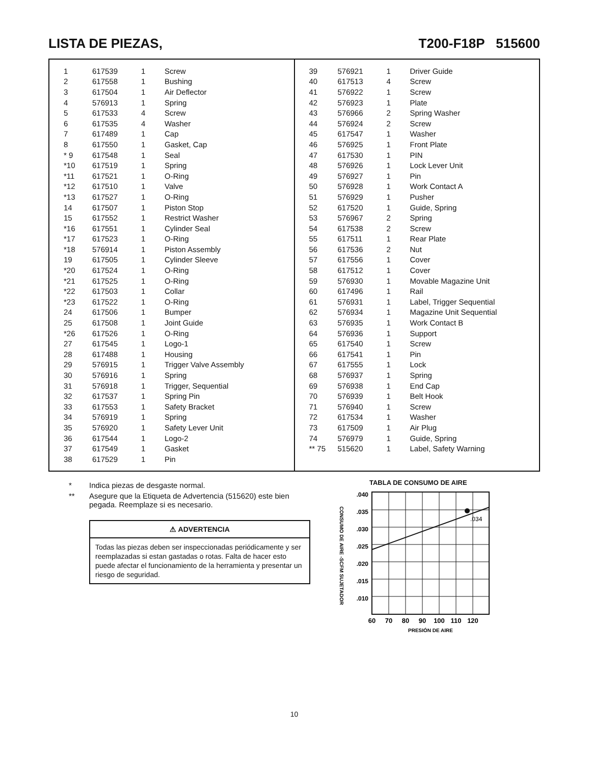LISTA DE PIEZAS, T200-F18P 515600
| 1 | 617539 | 1 | Screw |
| 2 | 617558 | 1 | Bushing |
| 3 | 617504 | 1 | Air Deflector |
| 4 | 576913 | 1 | Spring |
| 5 | 617533 | 4 | Screw |
| 6 | 617535 | 4 | Washer |
| 7 | 617489 | 1 | Cap |
| 8 | 617550 | 1 | Gasket, Cap |
| * 9 | 617548 | 1 | Seal |
| *10 | 617519 | 1 | Spring |
| *11 | 617521 | 1 | O-Ring |
| *12 | 617510 | 1 | Valve |
| *13 | 617527 | 1 | O-Ring |
| 14 | 617507 | 1 | Piston Stop |
| 15 | 617552 | 1 | Restrict Washer |
| *16 | 617551 | 1 | Cylinder Seal |
| *17 | 617523 | 1 | O-Ring |
| *18 | 576914 | 1 | Piston Assembly |
| 19 | 617505 | 1 | Cylinder Sleeve |
| *20 | 617524 | 1 | O-Ring |
| *21 | 617525 | 1 | O-Ring |
| *22 | 617503 | 1 | Collar |
| *23 | 617522 | 1 | O-Ring |
| 24 | 617506 | 1 | Bumper |
| 25 | 617508 | 1 | Joint Guide |
| *26 | 617526 | 1 | O-Ring |
| 27 | 617545 | 1 | Logo-1 |
| 28 | 617488 | 1 | Housing |
| 29 | 576915 | 1 | Trigger Valve Assembly |
| 30 | 576916 | 1 | Spring |
| 31 | 576918 | 1 | Trigger, Sequential |
| 32 | 617537 | 1 | Spring Pin |
| 33 | 617553 | 1 | Safety Bracket |
| 34 | 576919 | 1 | Spring |
| 35 | 576920 | 1 | Safety Lever Unit |
| 36 | 617544 | 1 | Logo-2 |
| 37 | 617549 | 1 | Gasket |
| 38 | 617529 | 1 | Pin |
| 39 | 576921 | 1 | Driver Guide |
| 40 | 617513 | 4 | Screw |
| 41 | 576922 | 1 | Screw |
| 42 | 576923 | 1 | Plate |
| 43 | 576966 | 2 | Spring Washer |
| 44 | 576924 | 2 | Screw |
| 45 | 617547 | 1 | Washer |
| 46 | 576925 | 1 | Front Plate |
| 47 | 617530 | 1 | PIN |
| 48 | 576926 | 1 | Lock Lever Unit |
| 49 | 576927 | 1 | Pin |
| 50 | 576928 | 1 | Work Contact A |
| 51 | 576929 | 1 | Pusher |
| 52 | 617520 | 1 | Guide, Spring |
| 53 | 576967 | 2 | Spring |
| 54 | 617538 | 2 | Screw |
| 55 | 617511 | 1 | Rear Plate |
| 56 | 617536 | 2 | Nut |
| 57 | 617556 | 1 | Cover |
| 58 | 617512 | 1 | Cover |
| 59 | 576930 | 1 | Movable Magazine Unit |
| 60 | 617496 | 1 | Rail |
| 61 | 576931 | 1 | Label, Trigger Sequential |
| 62 | 576934 | 1 | Magazine Unit Sequential |
| 63 | 576935 | 1 | Work Contact B |
| 64 | 576936 | 1 | Support |
| 65 | 617540 | 1 | Screw |
| 66 | 617541 | 1 | Pin |
| 67 | 617555 | 1 | Lock |
| 68 | 576937 | 1 | Spring |
| 69 | 576938 | 1 | End Cap |
| 70 | 576939 | 1 | Belt Hook |
| 71 | 576940 | 1 | Screw |
| 72 | 617534 | 1 | Washer |
| 73 | 617509 | 1 | Air Plug |
| 74 | 576979 | 1 | Guide, Spring |
| ** 75 | 515620 | 1 | Label, Safety Warning |
* Indica piezas de desgaste normal.
** Asegure que la Etiqueta de Advertencia (515620) este bien pegada. Reemplaze si es necesario.
⚠ ADVERTENCIA
Todas las piezas deben ser inspeccionadas periódicamente y ser reemplazadas si estan gastadas o rotas. Falta de hacer esto puede afectar el funcionamiento de la herramienta y presentar un riesgo de seguridad.
TABLA DE CONSUMO DE AIRE
CONSUMO DE AIRE -SCFM SUJETADOR
.040
.035
.030
.025
.020
.015
.010
.034
60
70
80
90
100
110
120
PRESIÓN DE AIRE
10